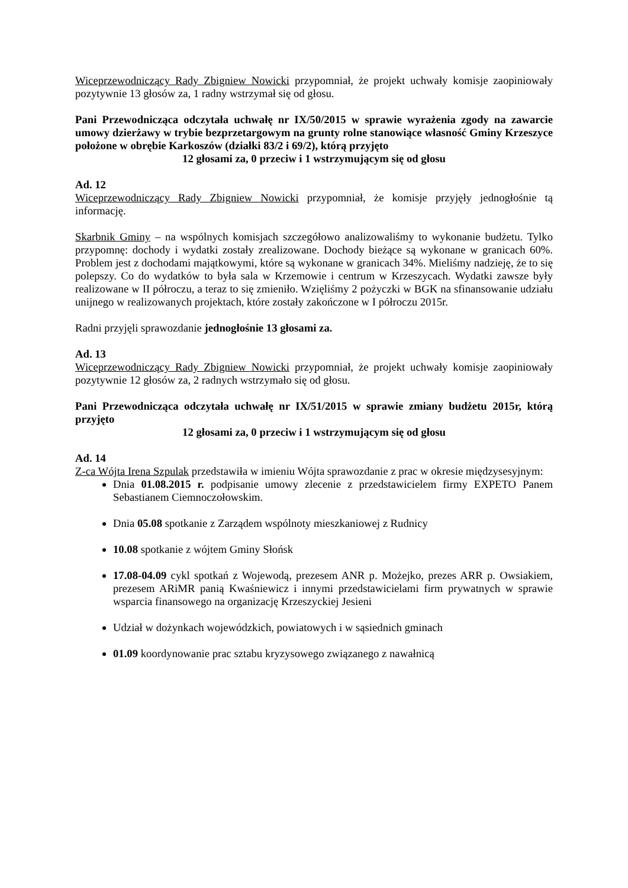Wiceprzewodniczący Rady Zbigniew Nowicki przypomniał, że projekt uchwały komisje zaopiniowały pozytywnie 13 głosów za, 1 radny wstrzymał się od głosu.
Pani Przewodnicząca odczytała uchwałę nr IX/50/2015 w sprawie wyrażenia zgody na zawarcie umowy dzierżawy w trybie bezprzetargowym na grunty rolne stanowiące własność Gminy Krzeszyce położone w obrębie Karkoszów (działki 83/2 i 69/2), którą przyjęto
12 głosami za, 0 przeciw i 1 wstrzymującym się od głosu
Ad. 12
Wiceprzewodniczący Rady Zbigniew Nowicki przypomniał, że komisje przyjęły jednogłośnie tą informację.
Skarbnik Gminy – na wspólnych komisjach szczegółowo analizowaliśmy to wykonanie budżetu. Tylko przypomnę: dochody i wydatki zostały zrealizowane. Dochody bieżące są wykonane w granicach 60%. Problem jest z dochodami majątkowymi, które są wykonane w granicach 34%. Mieliśmy nadzieję, że to się polepszy. Co do wydatków to była sala w Krzemowie i centrum w Krzeszycach. Wydatki zawsze były realizowane w II półroczu, a teraz to się zmieniło. Wzięliśmy 2 pożyczki w BGK na sfinansowanie udziału unijnego w realizowanych projektach, które zostały zakończone w I półroczu 2015r.
Radni przyjęli sprawozdanie jednogłośnie 13 głosami za.
Ad. 13
Wiceprzewodniczący Rady Zbigniew Nowicki przypomniał, że projekt uchwały komisje zaopiniowały pozytywnie 12 głosów za, 2 radnych wstrzymało się od głosu.
Pani Przewodnicząca odczytała uchwałę nr IX/51/2015 w sprawie zmiany budżetu 2015r, którą przyjęto
12 głosami za, 0 przeciw i 1 wstrzymującym się od głosu
Ad. 14
Z-ca Wójta Irena Szpulak przedstawiła w imieniu Wójta sprawozdanie z prac w okresie międzysesyjnym:
Dnia 01.08.2015 r. podpisanie umowy zlecenie z przedstawicielem firmy EXPETO Panem Sebastianem Ciemnoczołowskim.
Dnia 05.08 spotkanie z Zarządem wspólnoty mieszkaniowej z Rudnicy
10.08 spotkanie z wójtem Gminy Słońsk
17.08-04.09 cykl spotkań z Wojewodą, prezesem ANR p. Możejko, prezes ARR p. Owsiakiem, prezesem ARiMR panią Kwaśniewicz i innymi przedstawicielami firm prywatnych w sprawie wsparcia finansowego na organizację Krzeszyckiej Jesieni
Udział w dożynkach wojewódzkich, powiatowych i w sąsiednich gminach
01.09 koordynowanie prac sztabu kryzysowego związanego z nawałnicą